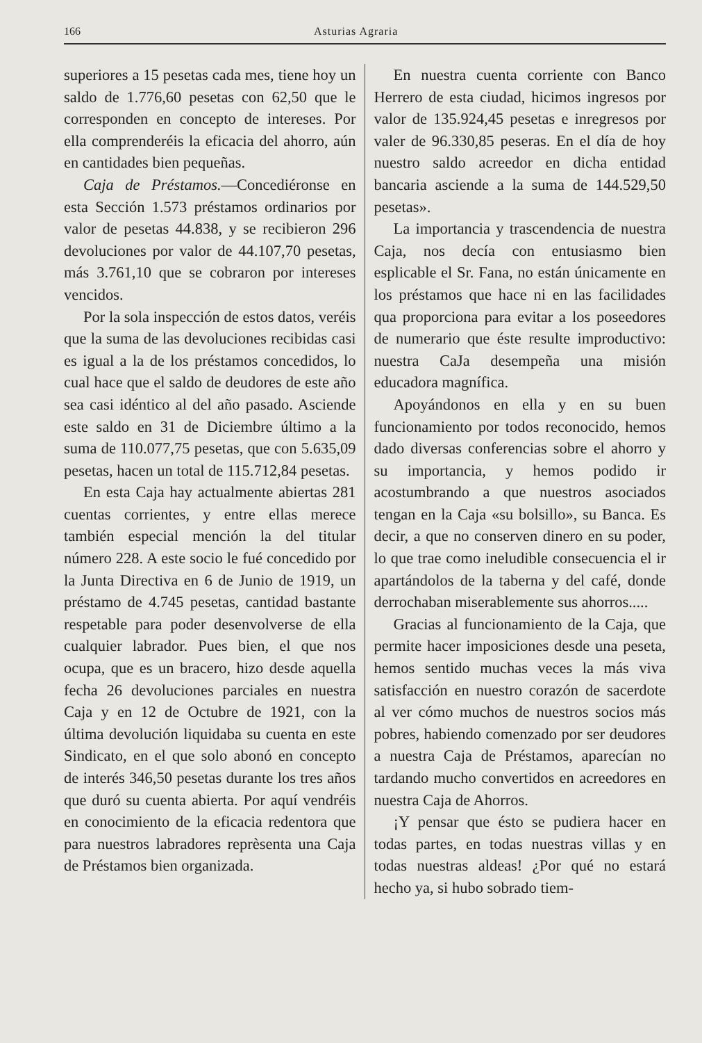166 Asturias Agraria
superiores a 15 pesetas cada mes, tiene hoy un saldo de 1.776,60 pesetas con 62,50 que le corresponden en concepto de intereses. Por ella comprenderéis la eficacia del ahorro, aún en cantidades bien pequeñas.
Caja de Préstamos.—Concediéronse en esta Sección 1.573 préstamos ordinarios por valor de pesetas 44.838, y se recibieron 296 devoluciones por valor de 44.107,70 pesetas, más 3.761,10 que se cobraron por intereses vencidos.
Por la sola inspección de estos datos, veréis que la suma de las devoluciones recibidas casi es igual a la de los préstamos concedidos, lo cual hace que el saldo de deudores de este año sea casi idéntico al del año pasado. Asciende este saldo en 31 de Diciembre último a la suma de 110.077,75 pesetas, que con 5.635,09 pesetas, hacen un total de 115.712,84 pesetas.
En esta Caja hay actualmente abiertas 281 cuentas corrientes, y entre ellas merece también especial mención la del titular número 228. A este socio le fué concedido por la Junta Directiva en 6 de Junio de 1919, un préstamo de 4.745 pesetas, cantidad bastante respetable para poder desenvolverse de ella cualquier labrador. Pues bien, el que nos ocupa, que es un bracero, hizo desde aquella fecha 26 devoluciones parciales en nuestra Caja y en 12 de Octubre de 1921, con la última devolución liquidaba su cuenta en este Sindicato, en el que solo abonó en concepto de interés 346,50 pesetas durante los tres años que duró su cuenta abierta. Por aquí vendréis en conocimiento de la eficacia redentora que para nuestros labradores reprèsenta una Caja de Préstamos bien organizada.
En nuestra cuenta corriente con Banco Herrero de esta ciudad, hicimos ingresos por valor de 135.924,45 pesetas e inregresos por valer de 96.330,85 peseras. En el día de hoy nuestro saldo acreedor en dicha entidad bancaria asciende a la suma de 144.529,50 pesetas».
La importancia y trascendencia de nuestra Caja, nos decía con entusiasmo bien esplicable el Sr. Fana, no están únicamente en los préstamos que hace ni en las facilidades qua proporciona para evitar a los poseedores de numerario que éste resulte improductivo: nuestra CaJa desempeña una misión educadora magnífica.
Apoyándonos en ella y en su buen funcionamiento por todos reconocido, hemos dado diversas conferencias sobre el ahorro y su importancia, y hemos podido ir acostumbrando a que nuestros asociados tengan en la Caja «su bolsillo», su Banca. Es decir, a que no conserven dinero en su poder, lo que trae como ineludible consecuencia el ir apartándolos de la taberna y del café, donde derrochaban miserablemente sus ahorros.....
Gracias al funcionamiento de la Caja, que permite hacer imposiciones desde una peseta, hemos sentido muchas veces la más viva satisfacción en nuestro corazón de sacerdote al ver cómo muchos de nuestros socios más pobres, habiendo comenzado por ser deudores a nuestra Caja de Préstamos, aparecían no tardando mucho convertidos en acreedores en nuestra Caja de Ahorros.
¡Y pensar que ésto se pudiera hacer en todas partes, en todas nuestras villas y en todas nuestras aldeas! ¿Por qué no estará hecho ya, si hubo sobrado tiem-